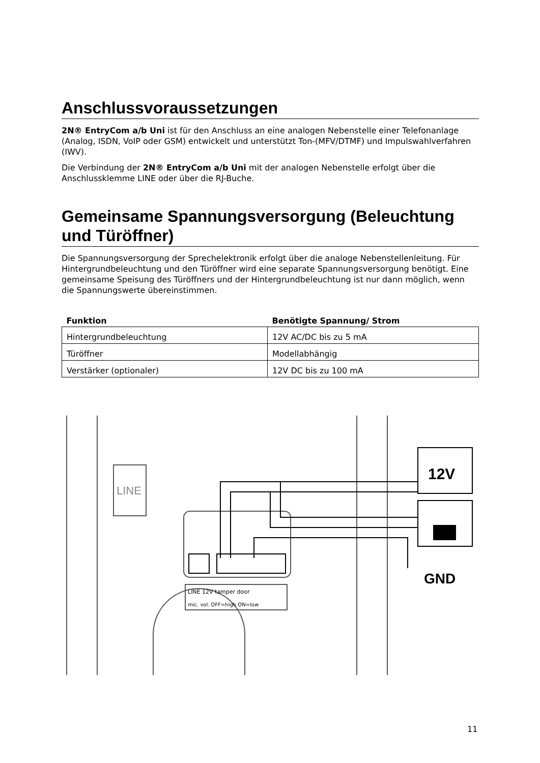Anschlussvoraussetzungen
2N® EntryCom a/b Uni ist für den Anschluss an eine analogen Nebenstelle einer Telefonanlage (Analog, ISDN, VoIP oder GSM) entwickelt und unterstützt Ton-(MFV/DTMF) und Impulswahlverfahren (IWV).
Die Verbindung der 2N® EntryCom a/b Uni mit der analogen Nebenstelle erfolgt über die Anschlussklemme LINE oder über die RJ-Buche.
Gemeinsame Spannungsversorgung (Beleuchtung und Türöffner)
Die Spannungsversorgung der Sprechelektronik erfolgt über die analoge Nebenstellenleitung. Für Hintergrundbeleuchtung und den Türöffner wird eine separate Spannungsversorgung benötigt. Eine gemeinsame Speisung des Türöffners und der Hintergrundbeleuchtung ist nur dann möglich, wenn die Spannungswerte übereinstimmen.
| Funktion | Benötigte Spannung/ Strom |
| --- | --- |
| Hintergrundbeleuchtung | 12V AC/DC bis zu 5 mA |
| Türöffner | Modellabhängig |
| Verstärker (optionaler) | 12V DC bis zu 100 mA |
LINE
12V
GND
LINE 12V tamper door
mic. vol. OFF=high ON=low
11